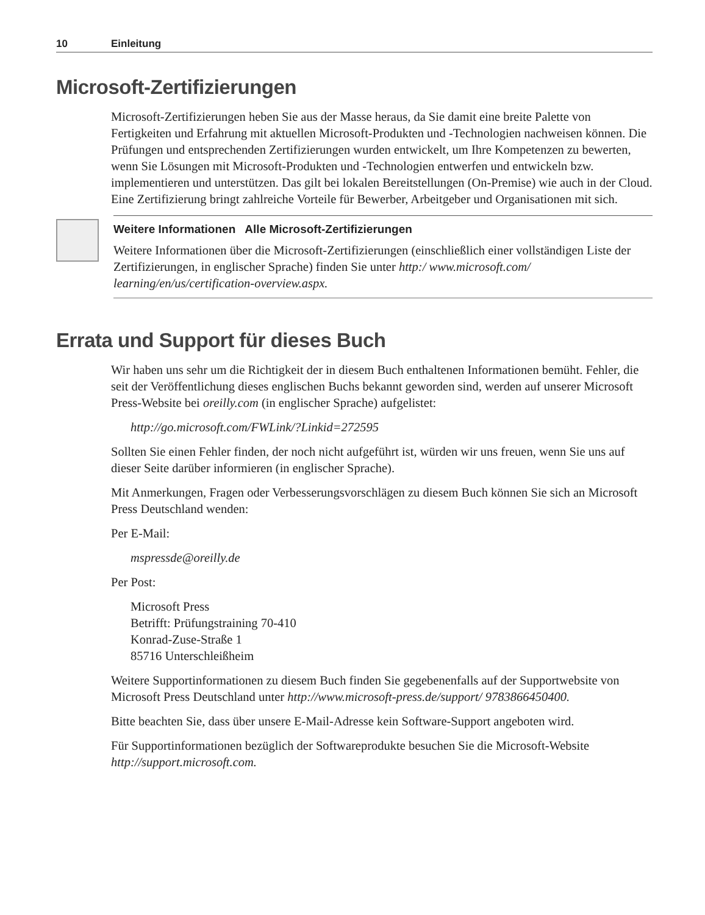10 Einleitung
Microsoft-Zertifizierungen
Microsoft-Zertifizierungen heben Sie aus der Masse heraus, da Sie damit eine breite Palette von Fertigkeiten und Erfahrung mit aktuellen Microsoft-Produkten und -Technologien nachweisen können. Die Prüfungen und entsprechenden Zertifizierungen wurden entwickelt, um Ihre Kompetenzen zu bewerten, wenn Sie Lösungen mit Microsoft-Produkten und -Technologien entwerfen und entwickeln bzw. implementieren und unterstützen. Das gilt bei lokalen Bereitstellungen (On-Premise) wie auch in der Cloud. Eine Zertifizierung bringt zahlreiche Vorteile für Bewerber, Arbeitgeber und Organisationen mit sich.
Weitere Informationen Alle Microsoft-Zertifizierungen
Weitere Informationen über die Microsoft-Zertifizierungen (einschließlich einer vollständigen Liste der Zertifizierungen, in englischer Sprache) finden Sie unter http:/ www.microsoft.com/ learning/en/us/certification-overview.aspx.
Errata und Support für dieses Buch
Wir haben uns sehr um die Richtigkeit der in diesem Buch enthaltenen Informationen bemüht. Fehler, die seit der Veröffentlichung dieses englischen Buchs bekannt geworden sind, werden auf unserer Microsoft Press-Website bei oreilly.com (in englischer Sprache) aufgelistet:
http://go.microsoft.com/FWLink/?Linkid=272595
Sollten Sie einen Fehler finden, der noch nicht aufgeführt ist, würden wir uns freuen, wenn Sie uns auf dieser Seite darüber informieren (in englischer Sprache).
Mit Anmerkungen, Fragen oder Verbesserungsvorschlägen zu diesem Buch können Sie sich an Microsoft Press Deutschland wenden:
Per E-Mail:
mspressde@oreilly.de
Per Post:
Microsoft Press
Betrifft: Prüfungstraining 70-410
Konrad-Zuse-Straße 1
85716 Unterschleißheim
Weitere Supportinformationen zu diesem Buch finden Sie gegebenenfalls auf der Supportwebsite von Microsoft Press Deutschland unter http://www.microsoft-press.de/support/ 9783866450400.
Bitte beachten Sie, dass über unsere E-Mail-Adresse kein Software-Support angeboten wird.
Für Supportinformationen bezüglich der Softwareprodukte besuchen Sie die Microsoft-Website http://support.microsoft.com.